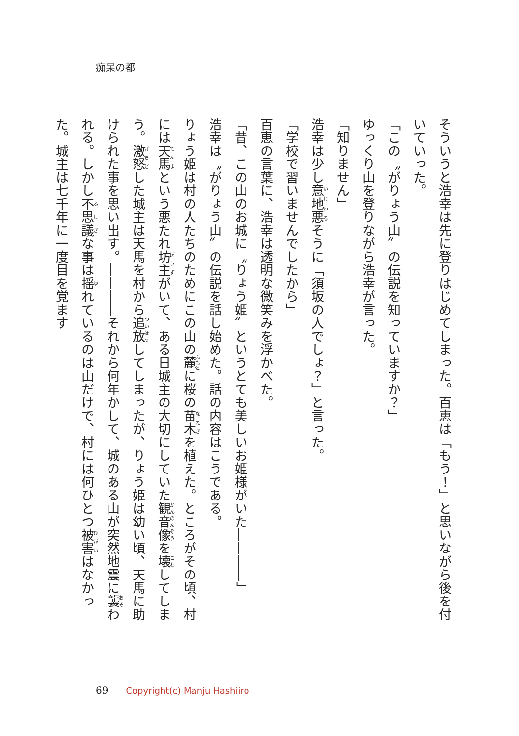痴呆の都
そういうと浩幸は先に登りはじめてしまった。百恵は「もう！」と思いながら後を付いていった。
「この〝がりょう山〟の伝説を知っていますか？」
ゆっくり山を登りながら浩幸が言った。
「知りません」
浩幸は少し意地悪そうに「須坂の人でしょ？」と言った。
「学校で習いませんでしたから」
百恵の言葉に、浩幸は透明な微笑みを浮かべた。
「昔、この山のお城に〝りょう姫〟というとても美しいお姫様がいた――――」
浩幸は〝がりょう山〟の伝説を話し始めた。話の内容はこうである。
りょう姫は村の人たちのためにこの山の麓に桜の苗木を植えた。ところがその頃、村には天馬という悪たれ坊主がいて、ある日城主の大切にしていた観音像を壊してしまう。激怒した城主は天馬を村から追放してしまったが、りょう姫は幼い頃、天馬に助けられた事を思い出す。――――それから何年かして、城のある山が突然地震に襲われる。しかし不思議な事は揺れているのは山だけで、村には何ひとつ被害はなかった。城主は七千年に一度目を覚ます
69 Copyright(c) Manju Hashiiro